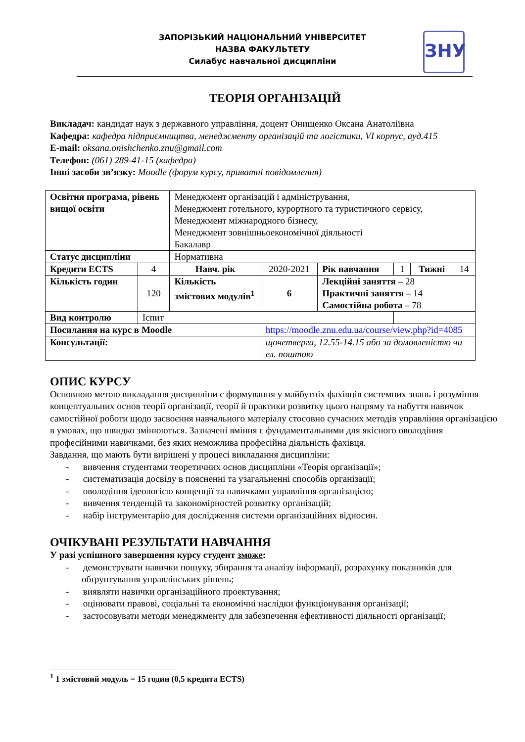ЗАПОРІЗЬКИЙ НАЦІОНАЛЬНИЙ УНІВЕРСИТЕТ
НАЗВА ФАКУЛЬТЕТУ
Силабус навчальної дисципліни
ЗНУ
ТЕОРІЯ ОРГАНІЗАЦІЙ
Викладач: кандидат наук з державного управління, доцент Онищенко Оксана Анатоліївна
Кафедра: кафедра підприємництва, менеджменту організацій та логістики, VI корпус, ауд.415
E-mail: oksana.onishchenko.znu@gmail.com
Телефон: (061) 289-41-15 (кафедра)
Інші засоби зв’язку: Moodle (форум курсу, приватні повідомлення)
| Освітня програма, рівень вищої освіти | | Менеджмент організацій і адміністрування, Менеджмент готельного, курортного та туристичного сервісу, Менеджмент міжнародного бізнесу, Менеджмент зовнішньоекономічної діяльності Бакалавр | | | | | |
| Статус дисципліни | | Нормативна | | | | | |
| Кредити ECTS | 4 | Навч. рік | 2020-2021 | Рік навчання | 1 | Тижні | 14 |
| Кількість годин | 120 | Кількість змістових модулів<sup>1</sup> | 6 | Лекційні заняття – 28 Практичні заняття – 14 Самостійна робота – 78 | | | |
| Вид контролю | Іспит | | | | | | |
| Посилання на курс в Moodle | | | https://moodle.znu.edu.ua/course/view.php?id=4085 | | | | |
| Консультації: | | | щочетверга, 12.55-14.15 або за домовленістю чи ел. поштою | | | | |
ОПИС КУРСУ
Основною метою викладання дисципліни є формування у майбутніх фахівців системних знань і розуміння концептуальних основ теорії організації, теорії й практики розвитку цього напряму та набуття навичок самостійної роботи щодо засвоєння навчального матеріалу стосовно сучасних методів управління організацією в умовах, що швидко змінюються. Зазначені вміння є фундаментальними для якісного оволодіння професійними навичками, без яких неможлива професійна діяльність фахівця.
Завдання, що мають бути вирішені у процесі викладання дисципліни:
- вивчення студентами теоретичних основ дисципліни «Теорія організації»;
- систематизація досвіду в поясненні та узагальненні способів організації;
- оволодіння ідеологією концепції та навичками управління організацією;
- вивчення тенденцій та закономірностей розвитку організацій;
- набір інструментарію для дослідження системи організаційних відносин.
ОЧІКУВАНІ РЕЗУЛЬТАТИ НАВЧАННЯ
У разі успішного завершення курсу студент зможе:
- демонструвати навички пошуку, збирання та аналізу інформації, розрахунку показників для обґрунтування управлінських рішень;
- виявляти навички організаційного проектування;
- оцінювати правові, соціальні та економічні наслідки функціонування організації;
- застосовувати методи менеджменту для забезпечення ефективності діяльності організації;
<sup>1</sup> 1 змістовий модуль = 15 годин (0,5 кредита ECTS)